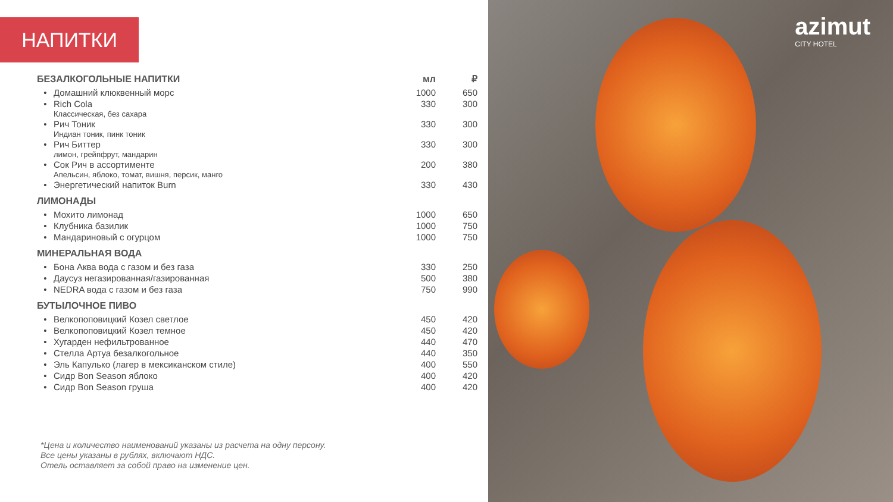НАПИТКИ
| БЕЗАЛКОГОЛЬНЫЕ НАПИТКИ | | мл | ₽ |
| --- | --- | --- | --- |
| • | Домашний клюквенный морс | 1000 | 650 |
| • | Rich Cola Классическая, без сахара | 330 | 300 |
| • | Рич Тоник Индиан тоник, пинк тоник | 330 | 300 |
| • | Рич Биттер лимон, грейпфрут, мандарин | 330 | 300 |
| • | Сок Рич в ассортименте Апельсин, яблоко, томат, вишня, персик, манго | 200 | 380 |
| • | Энергетический напиток Burn | 330 | 430 |
| ЛИМОНАДЫ | | | |
| • | Мохито лимонад | 1000 | 650 |
| • | Клубника базилик | 1000 | 750 |
| • | Мандариновый с огурцом | 1000 | 750 |
| МИНЕРАЛЬНАЯ ВОДА | | | |
| • | Бона Аква вода с газом и без газа | 330 | 250 |
| • | Даусуз негазированная/газированная | 500 | 380 |
| • | NEDRA вода с газом и без газа | 750 | 990 |
| БУТЫЛОЧНОЕ ПИВО | | | |
| • | Велкопоповицкий Козел светлое | 450 | 420 |
| • | Велкопоповицкий Козел темное | 450 | 420 |
| • | Хугарден нефильтрованное | 440 | 470 |
| • | Стелла Артуа безалкогольное | 440 | 350 |
| • | Эль Капулько (лагер в мексиканском стиле) | 400 | 550 |
| • | Сидр Bon Season яблоко | 400 | 420 |
| • | Сидр Bon Season груша | 400 | 420 |
*Цена и количество наименований указаны из расчета на одну персону.
Все цены указаны в рублях, включают НДС.
Отель оставляет за собой право на изменение цен.
azimut
CITY HOTEL